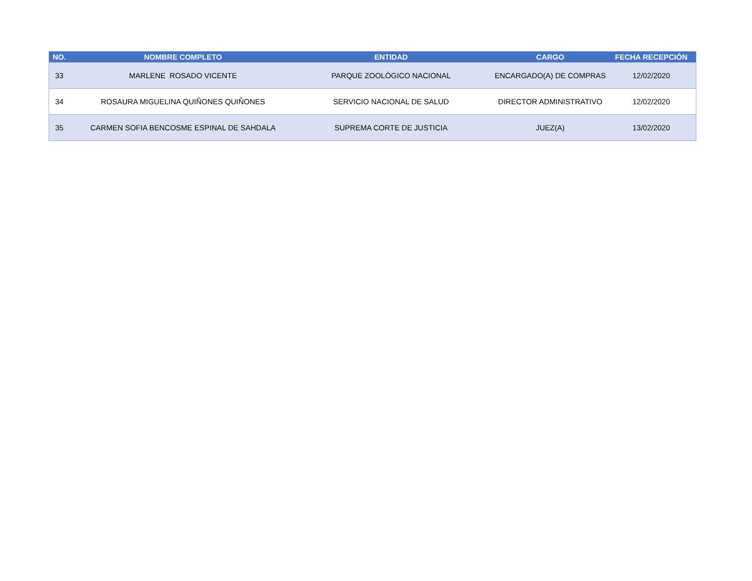| NO. | NOMBRE COMPLETO | ENTIDAD | CARGO | FECHA RECEPCIÓN |
| --- | --- | --- | --- | --- |
| 33 | MARLENE ROSADO VICENTE | PARQUE ZOOLÓGICO NACIONAL | ENCARGADO(A) DE COMPRAS | 12/02/2020 |
| 34 | ROSAURA MIGUELINA QUIÑONES QUIÑONES | SERVICIO NACIONAL DE SALUD | DIRECTOR ADMINISTRATIVO | 12/02/2020 |
| 35 | CARMEN SOFIA BENCOSME ESPINAL DE SAHDALA | SUPREMA CORTE DE JUSTICIA | JUEZ(A) | 13/02/2020 |